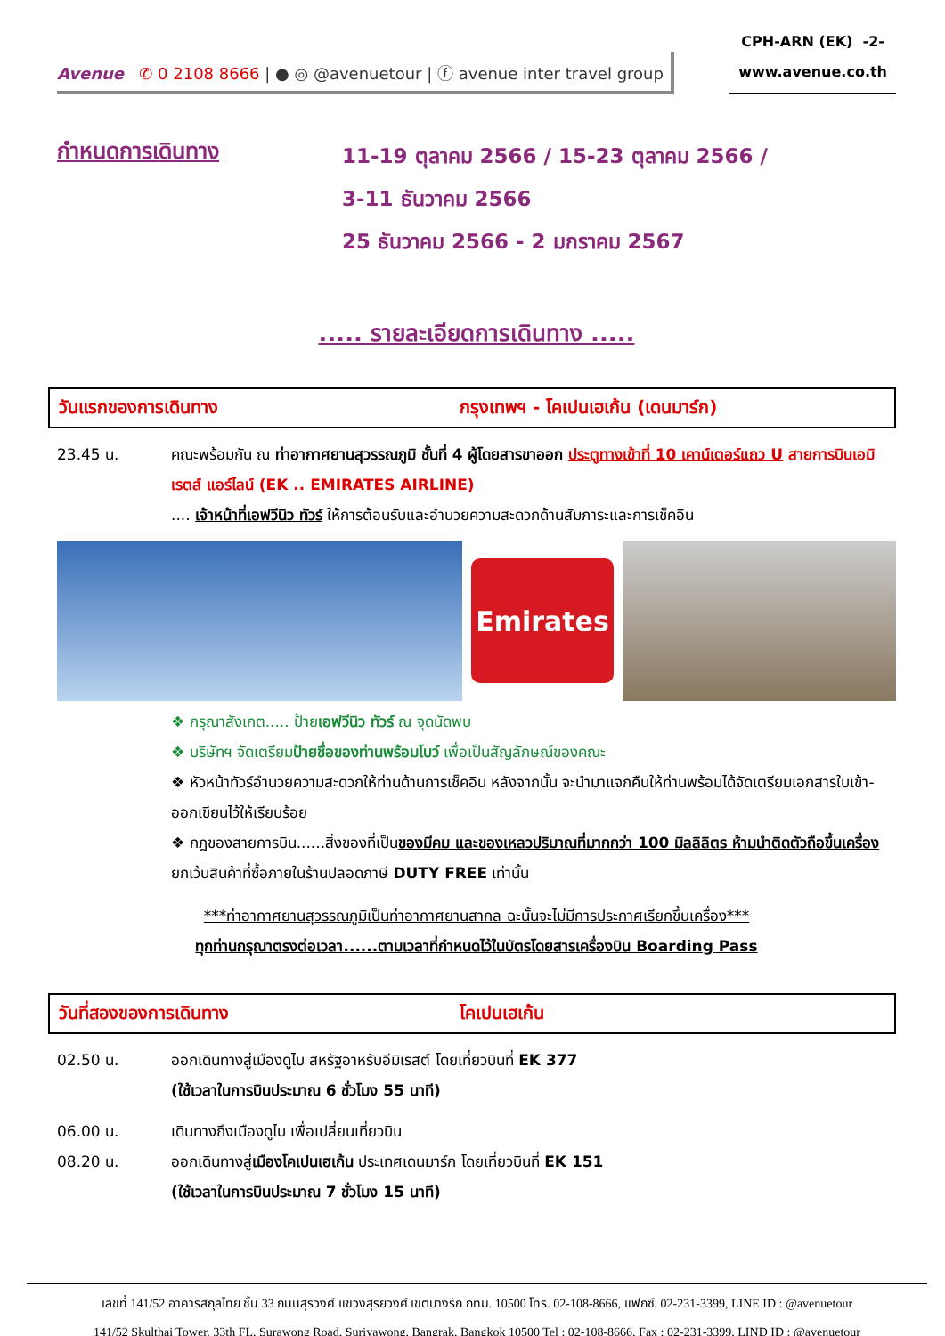Avenue ✆ 0 2108 8666 | ● ◎ @avenuetour | ⓕ avenue inter travel group
CPH-ARN (EK) -2-
www.avenue.co.th
กำหนดการเดินทาง
11-19 ตุลาคม 2566 / 15-23 ตุลาคม 2566 /
3-11 ธันวาคม 2566
25 ธันวาคม 2566 - 2 มกราคม 2567
..... รายละเอียดการเดินทาง .....
วันแรกของการเดินทาง กรุงเทพฯ - โคเปนเฮเก้น (เดนมาร์ก)
23.45 น. คณะพร้อมกัน ณ ท่าอากาศยานสุวรรณภูมิ ชั้นที่ 4 ผู้โดยสารขาออก ประตูทางเข้าที่ 10 เคาน์เตอร์แถว U สายการบินเอมิเรตส์ แอร์ไลน์ (EK .. EMIRATES AIRLINE)
.... เจ้าหน้าที่เอฟวีนิว ทัวร์ ให้การต้อนรับและอำนวยความสะดวกด้านสัมภาระและการเช็คอิน
Emirates
❖ กรุณาสังเกต..... ป้ายเอฟวีนิว ทัวร์ ณ จุดนัดพบ
❖ บริษัทฯ จัดเตรียมป้ายชื่อของท่านพร้อมโบว์ เพื่อเป็นสัญลักษณ์ของคณะ
❖ หัวหน้าทัวร์อำนวยความสะดวกให้ท่านด้านการเช็คอิน หลังจากนั้น จะนำมาแจกคืนให้ท่านพร้อมได้จัดเตรียมเอกสารใบเข้า-ออกเขียนไว้ให้เรียบร้อย
❖ กฎของสายการบิน......สิ่งของที่เป็นของมีคม และของเหลวปริมาณที่มากกว่า 100 มิลลิลิตร ห้ามนำติดตัวถือขึ้นเครื่อง ยกเว้นสินค้าที่ซื้อภายในร้านปลอดภาษี DUTY FREE เท่านั้น
***ท่าอากาศยานสุวรรณภูมิเป็นท่าอากาศยานสากล ฉะนั้นจะไม่มีการประกาศเรียกขึ้นเครื่อง***
ทุกท่านกรุณาตรงต่อเวลา......ตามเวลาที่กำหนดไว้ในบัตรโดยสารเครื่องบิน Boarding Pass
วันที่สองของการเดินทาง โคเปนเฮเก้น
02.50 น. ออกเดินทางสู่เมืองดูไบ สหรัฐอาหรับอีมิเรสต์ โดยเที่ยวบินที่ EK 377
(ใช้เวลาในการบินประมาณ 6 ชั่วโมง 55 นาที)
06.00 น. เดินทางถึงเมืองดูไบ เพื่อเปลี่ยนเที่ยวบิน
08.20 น. ออกเดินทางสู่เมืองโคเปนเฮเก้น ประเทศเดนมาร์ก โดยเที่ยวบินที่ EK 151
(ใช้เวลาในการบินประมาณ 7 ชั่วโมง 15 นาที)
เลขที่ 141/52 อาคารสกุลไทย ชั้น 33 ถนนสุรวงศ์ แขวงสุริยวงศ์ เขตบางรัก กทม. 10500 โทร. 02-108-8666, แฟกซ์. 02-231-3399, LINE ID : @avenuetour
141/52 Skulthai Tower, 33th FL, Surawong Road, Suriyawong, Bangrak, Bangkok 10500 Tel : 02-108-8666, Fax : 02-231-3399, LIND ID : @avenuetour